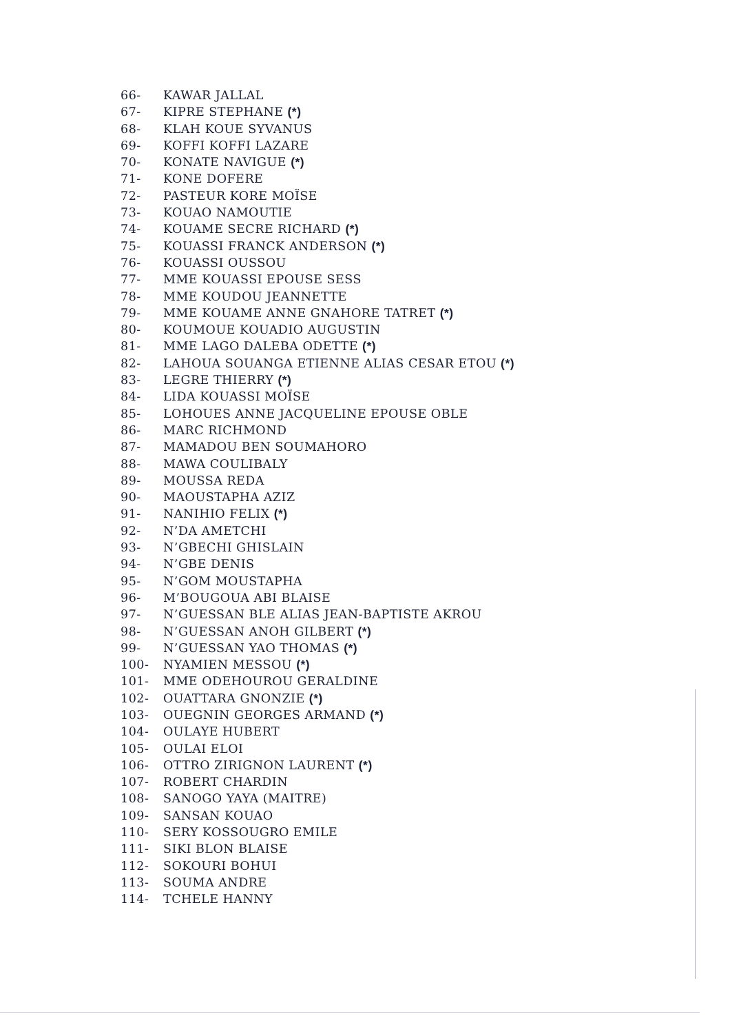66- KAWAR JALLAL
67- KIPRE STEPHANE (*)
68- KLAH KOUE SYVANUS
69- KOFFI KOFFI LAZARE
70- KONATE NAVIGUE (*)
71- KONE DOFERE
72- PASTEUR KORE MOÏSE
73- KOUAO NAMOUTIE
74- KOUAME SECRE RICHARD (*)
75- KOUASSI FRANCK ANDERSON (*)
76- KOUASSI OUSSOU
77- MME KOUASSI EPOUSE SESS
78- MME KOUDOU JEANNETTE
79- MME KOUAME ANNE GNAHORE TATRET (*)
80- KOUMOUE KOUADIO AUGUSTIN
81- MME LAGO DALEBA ODETTE (*)
82- LAHOUA SOUANGA ETIENNE ALIAS CESAR ETOU (*)
83- LEGRE THIERRY (*)
84- LIDA KOUASSI MOÏSE
85- LOHOUES ANNE JACQUELINE EPOUSE OBLE
86- MARC RICHMOND
87- MAMADOU BEN SOUMAHORO
88- MAWA COULIBALY
89- MOUSSA REDA
90- MAOUSTAPHA AZIZ
91- NANIHIO FELIX (*)
92- N’DA AMETCHI
93- N’GBECHI GHISLAIN
94- N’GBE DENIS
95- N’GOM MOUSTAPHA
96- M’BOUGOUA ABI BLAISE
97- N’GUESSAN BLE ALIAS JEAN-BAPTISTE AKROU
98- N’GUESSAN ANOH GILBERT (*)
99- N’GUESSAN YAO THOMAS (*)
100- NYAMIEN MESSOU (*)
101- MME ODEHOUROU GERALDINE
102- OUATTARA GNONZIE (*)
103- OUEGNIN GEORGES ARMAND (*)
104- OULAYE HUBERT
105- OULAI ELOI
106- OTTRO ZIRIGNON LAURENT (*)
107- ROBERT CHARDIN
108- SANOGO YAYA (MAITRE)
109- SANSAN KOUAO
110- SERY KOSSOUGRO EMILE
111- SIKI BLON BLAISE
112- SOKOURI BOHUI
113- SOUMA ANDRE
114- TCHELE HANNY